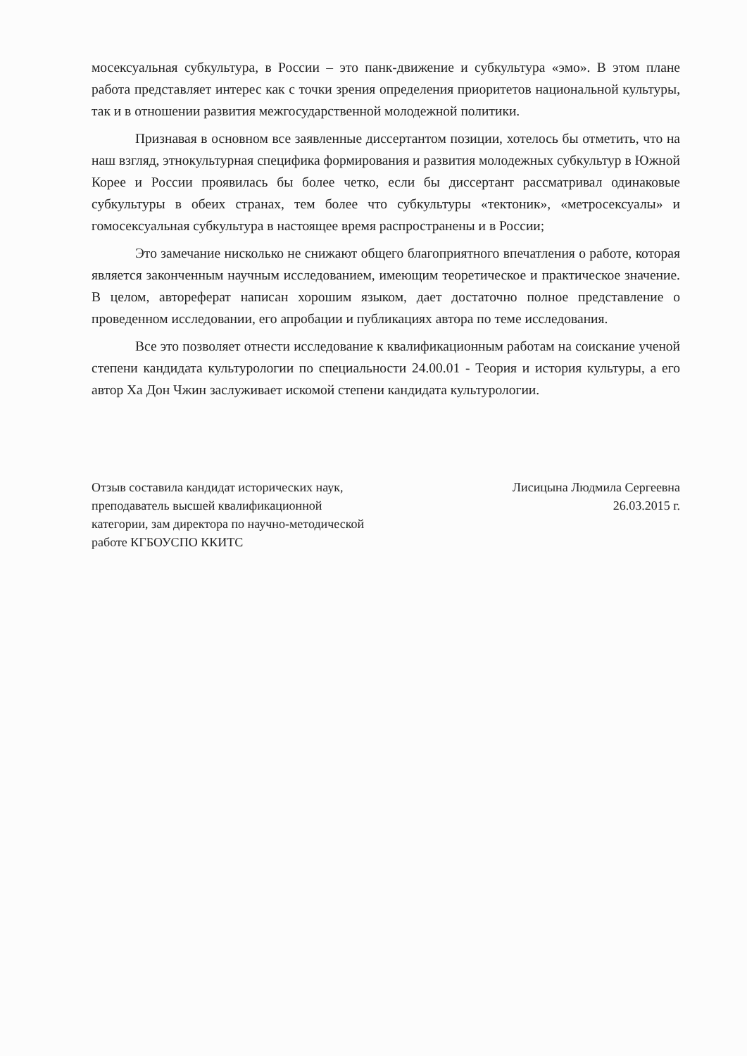мосексуальная субкультура, в России – это панк-движение и субкультура «эмо». В этом плане работа представляет интерес как с точки зрения определения приоритетов национальной культуры, так и в отношении развития межгосударственной молодежной политики.
Признавая в основном все заявленные диссертантом позиции, хотелось бы отметить, что на наш взгляд, этнокультурная специфика формирования и развития молодежных субкультур в Южной Корее и России проявилась бы более четко, если бы диссертант рассматривал одинаковые субкультуры в обеих странах, тем более что субкультуры «тектоник», «метросексуалы» и гомосексуальная субкультура в настоящее время распространены и в России;
Это замечание нисколько не снижают общего благоприятного впечатления о работе, которая является законченным научным исследованием, имеющим теоретическое и практическое значение. В целом, автореферат написан хорошим языком, дает достаточно полное представление о проведенном исследовании, его апробации и публикациях автора по теме исследования.
Все это позволяет отнести исследование к квалификационным работам на соискание ученой степени кандидата культурологии по специальности 24.00.01 - Теория и история культуры, а его автор Ха Дон Чжин заслуживает искомой степени кандидата культурологии.
Отзыв составила кандидат исторических наук, преподаватель высшей квалификационной категории, зам директора по научно-методической работе КГБОУСПО ККИТС
Лисицына Людмила Сергеевна
26.03.2015 г.